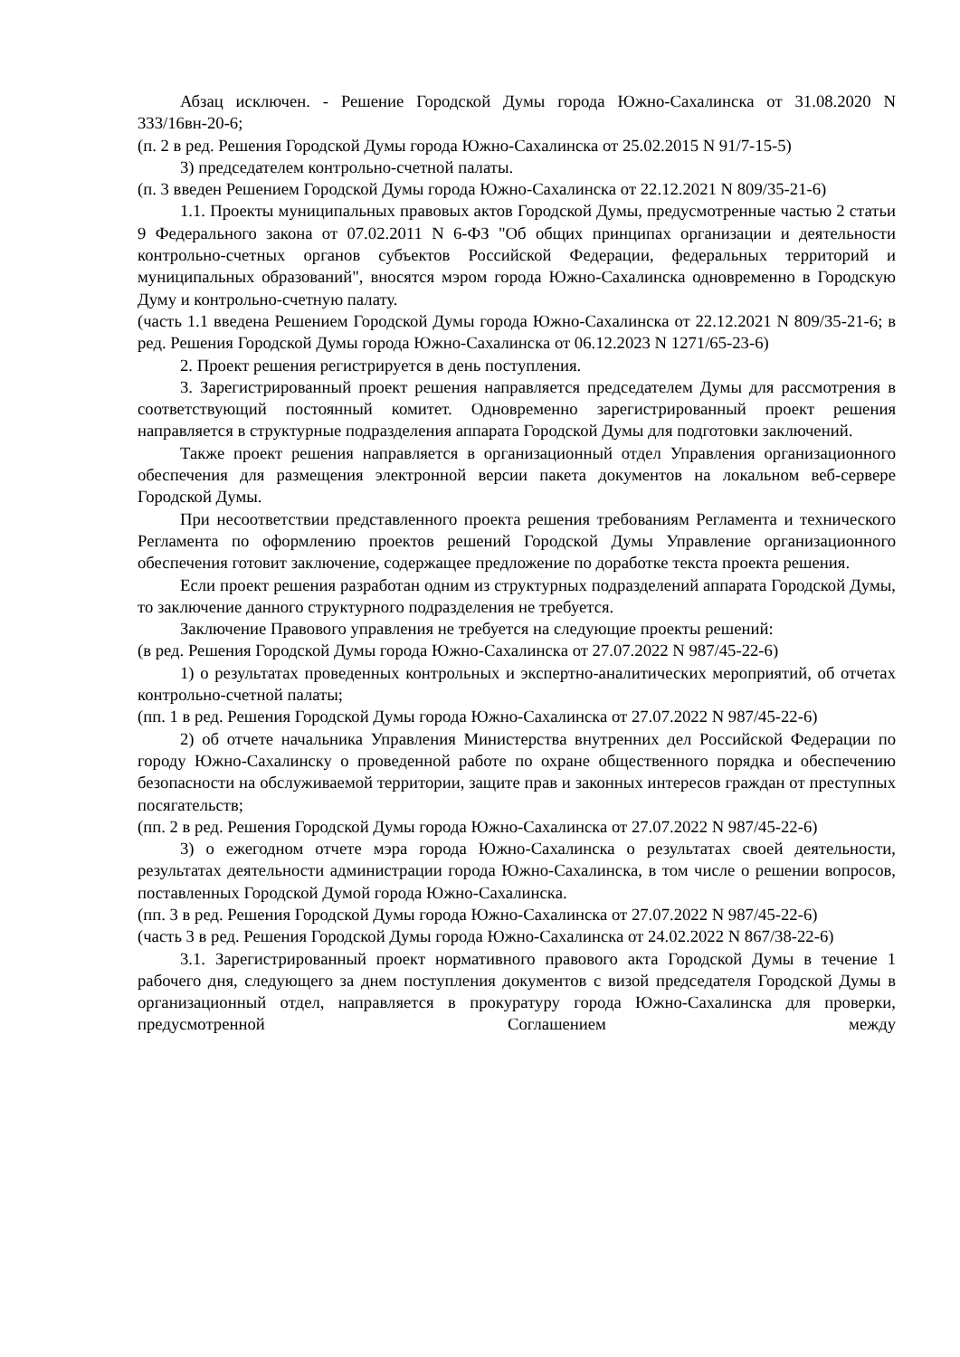Абзац исключен. - Решение Городской Думы города Южно-Сахалинска от 31.08.2020 N 333/16вн-20-6;
(п. 2 в ред. Решения Городской Думы города Южно-Сахалинска от 25.02.2015 N 91/7-15-5)
3) председателем контрольно-счетной палаты.
(п. 3 введен Решением Городской Думы города Южно-Сахалинска от 22.12.2021 N 809/35-21-6)
1.1. Проекты муниципальных правовых актов Городской Думы, предусмотренные частью 2 статьи 9 Федерального закона от 07.02.2011 N 6-ФЗ "Об общих принципах организации и деятельности контрольно-счетных органов субъектов Российской Федерации, федеральных территорий и муниципальных образований", вносятся мэром города Южно-Сахалинска одновременно в Городскую Думу и контрольно-счетную палату.
(часть 1.1 введена Решением Городской Думы города Южно-Сахалинска от 22.12.2021 N 809/35-21-6; в ред. Решения Городской Думы города Южно-Сахалинска от 06.12.2023 N 1271/65-23-6)
2. Проект решения регистрируется в день поступления.
3. Зарегистрированный проект решения направляется председателем Думы для рассмотрения в соответствующий постоянный комитет. Одновременно зарегистрированный проект решения направляется в структурные подразделения аппарата Городской Думы для подготовки заключений.
Также проект решения направляется в организационный отдел Управления организационного обеспечения для размещения электронной версии пакета документов на локальном веб-сервере Городской Думы.
При несоответствии представленного проекта решения требованиям Регламента и технического Регламента по оформлению проектов решений Городской Думы Управление организационного обеспечения готовит заключение, содержащее предложение по доработке текста проекта решения.
Если проект решения разработан одним из структурных подразделений аппарата Городской Думы, то заключение данного структурного подразделения не требуется.
Заключение Правового управления не требуется на следующие проекты решений:
(в ред. Решения Городской Думы города Южно-Сахалинска от 27.07.2022 N 987/45-22-6)
1) о результатах проведенных контрольных и экспертно-аналитических мероприятий, об отчетах контрольно-счетной палаты;
(пп. 1 в ред. Решения Городской Думы города Южно-Сахалинска от 27.07.2022 N 987/45-22-6)
2) об отчете начальника Управления Министерства внутренних дел Российской Федерации по городу Южно-Сахалинску о проведенной работе по охране общественного порядка и обеспечению безопасности на обслуживаемой территории, защите прав и законных интересов граждан от преступных посягательств;
(пп. 2 в ред. Решения Городской Думы города Южно-Сахалинска от 27.07.2022 N 987/45-22-6)
3) о ежегодном отчете мэра города Южно-Сахалинска о результатах своей деятельности, результатах деятельности администрации города Южно-Сахалинска, в том числе о решении вопросов, поставленных Городской Думой города Южно-Сахалинска.
(пп. 3 в ред. Решения Городской Думы города Южно-Сахалинска от 27.07.2022 N 987/45-22-6)
(часть 3 в ред. Решения Городской Думы города Южно-Сахалинска от 24.02.2022 N 867/38-22-6)
3.1. Зарегистрированный проект нормативного правового акта Городской Думы в течение 1 рабочего дня, следующего за днем поступления документов с визой председателя Городской Думы в организационный отдел, направляется в прокуратуру города Южно-Сахалинска для проверки, предусмотренной Соглашением между